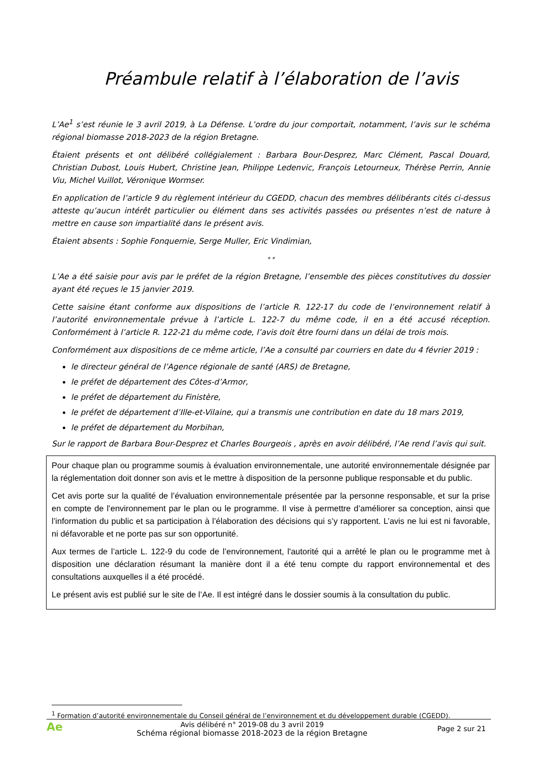Préambule relatif à l’élaboration de l’avis
L’Ae<sup>1</sup> s’est réunie le 3 avril 2019, à La Défense. L’ordre du jour comportait, notamment, l’avis sur le schéma régional biomasse 2018-2023 de la région Bretagne.
Étaient présents et ont délibéré collégialement : Barbara Bour-Desprez, Marc Clément, Pascal Douard, Christian Dubost, Louis Hubert, Christine Jean, Philippe Ledenvic, François Letourneux, Thérèse Perrin, Annie Viu, Michel Vuillot, Véronique Wormser.
En application de l’article 9 du règlement intérieur du CGEDD, chacun des membres délibérants cités ci-dessus atteste qu’aucun intérêt particulier ou élément dans ses activités passées ou présentes n’est de nature à mettre en cause son impartialité dans le présent avis.
Étaient absents : Sophie Fonquernie, Serge Muller, Eric Vindimian,
* *
L’Ae a été saisie pour avis par le préfet de la région Bretagne, l’ensemble des pièces constitutives du dossier ayant été reçues le 15 janvier 2019.
Cette saisine étant conforme aux dispositions de l’article R. 122-17 du code de l’environnement relatif à l’autorité environnementale prévue à l’article L. 122-7 du même code, il en a été accusé réception. Conformément à l’article R. 122-21 du même code, l’avis doit être fourni dans un délai de trois mois.
Conformément aux dispositions de ce même article, l’Ae a consulté par courriers en date du 4 février 2019 :
le directeur général de l’Agence régionale de santé (ARS) de Bretagne,
le préfet de département des Côtes-d’Armor,
le préfet de département du Finistère,
le préfet de département d’Ille-et-Vilaine, qui a transmis une contribution en date du 18 mars 2019,
le préfet de département du Morbihan,
Sur le rapport de Barbara Bour-Desprez et Charles Bourgeois , après en avoir délibéré, l’Ae rend l’avis qui suit.
Pour chaque plan ou programme soumis à évaluation environnementale, une autorité environnementale désignée par la réglementation doit donner son avis et le mettre à disposition de la personne publique responsable et du public.
Cet avis porte sur la qualité de l’évaluation environnementale présentée par la personne responsable, et sur la prise en compte de l’environnement par le plan ou le programme. Il vise à permettre d’améliorer sa conception, ainsi que l’information du public et sa participation à l’élaboration des décisions qui s’y rapportent. L’avis ne lui est ni favorable, ni défavorable et ne porte pas sur son opportunité.
Aux termes de l’article L. 122-9 du code de l’environnement, l'autorité qui a arrêté le plan ou le programme met à disposition une déclaration résumant la manière dont il a été tenu compte du rapport environnemental et des consultations auxquelles il a été procédé.
Le présent avis est publié sur le site de l’Ae. Il est intégré dans le dossier soumis à la consultation du public.
<sup>1</sup> Formation d’autorité environnementale du Conseil général de l’environnement et du développement durable (CGEDD).
Ae
Avis délibéré n° 2019-08 du 3 avril 2019
Schéma régional biomasse 2018-2023 de la région Bretagne
Page 2 sur 21